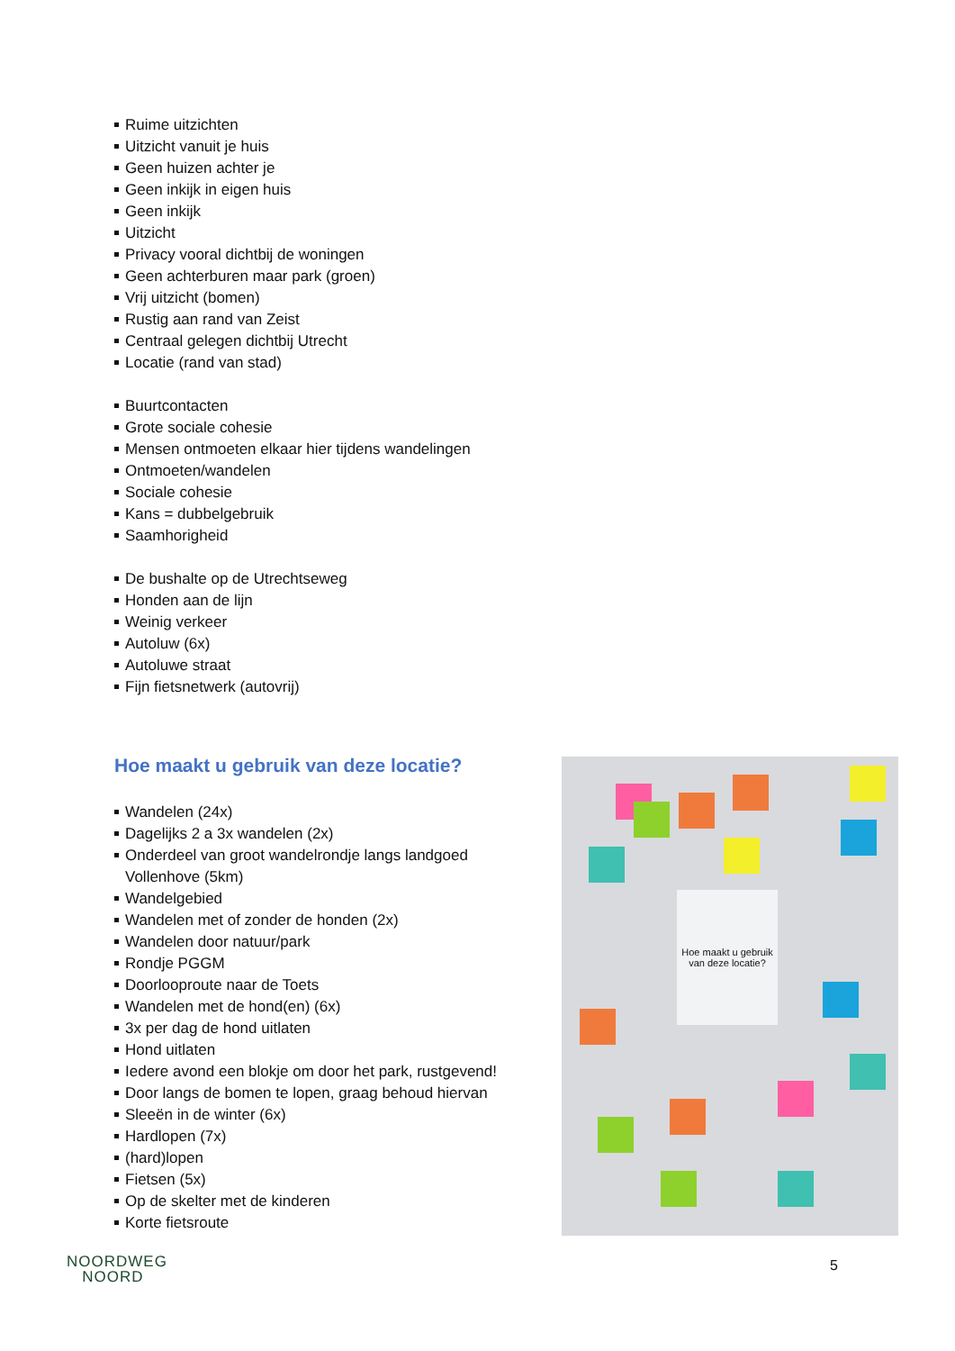Ruime uitzichten
Uitzicht vanuit je huis
Geen huizen achter je
Geen inkijk in eigen huis
Geen inkijk
Uitzicht
Privacy vooral dichtbij de woningen
Geen achterburen maar park (groen)
Vrij uitzicht (bomen)
Rustig aan rand van Zeist
Centraal gelegen dichtbij Utrecht
Locatie (rand van stad)
Buurtcontacten
Grote sociale cohesie
Mensen ontmoeten elkaar hier tijdens wandelingen
Ontmoeten/wandelen
Sociale cohesie
Kans = dubbelgebruik
Saamhorigheid
De bushalte op de Utrechtseweg
Honden aan de lijn
Weinig verkeer
Autoluw (6x)
Autoluwe straat
Fijn fietsnetwerk (autovrij)
Hoe maakt u gebruik van deze locatie?
Wandelen (24x)
Dagelijks 2 a 3x wandelen (2x)
Onderdeel van groot wandelrondje langs landgoed Vollenhove (5km)
Wandelgebied
Wandelen met of zonder de honden (2x)
Wandelen door natuur/park
Rondje PGGM
Doorlooproute naar de Toets
Wandelen met de hond(en) (6x)
3x per dag de hond uitlaten
Hond uitlaten
Iedere avond een blokje om door het park, rustgevend!
Door langs de bomen te lopen, graag behoud hiervan
Sleeën in de winter (6x)
Hardlopen (7x)
(hard)lopen
Fietsen (5x)
Op de skelter met de kinderen
Korte fietsroute
Hoe maakt u gebruik van deze locatie?
NOORDWEG
NOORD
5